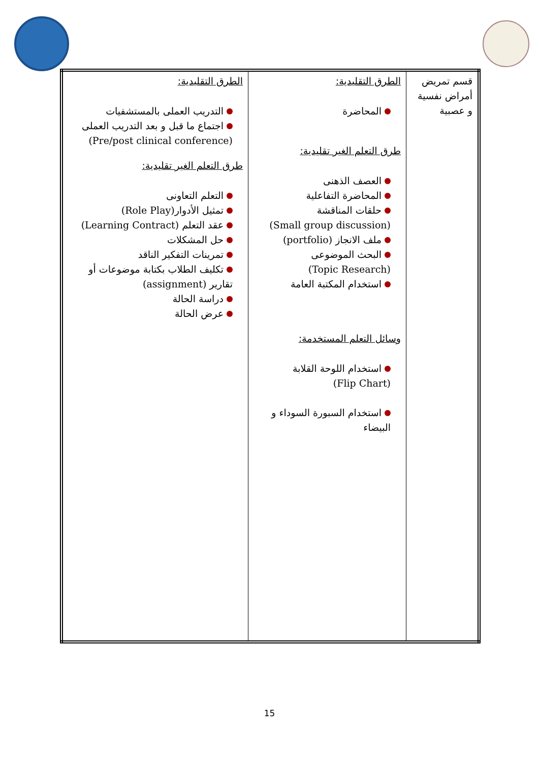| قسم تمريض أمراض نفسية و عصبية | الطرق التقليدية: المحاضرة طرق التعلم الغير تقليدية: العصف الذهنى المحاضرة التفاعلية حلقات المناقشة (Small group discussion) ملف الانجاز (portfolio) البحث الموضوعى (Topic Research) استخدام المكتبة العامة وسائل التعلم المستخدمة: استخدام اللوحة القلابة (Flip Chart) استخدام السبورة السوداء و البيضاء | الطرق التقليدية: التدريب العملى بالمستشفيات اجتماع ما قبل و بعد التدريب العملى (Pre/post clinical conference) طرق التعلم الغير تقليدية: التعلم التعاونى تمثيل الأدوار (Role Play) عقد التعلم (Learning Contract) حل المشكلات تمرينات التفكير الناقد تكليف الطلاب بكتابة موضوعات أو تقارير (assignment) دراسة الحالة عرض الحالة |
15